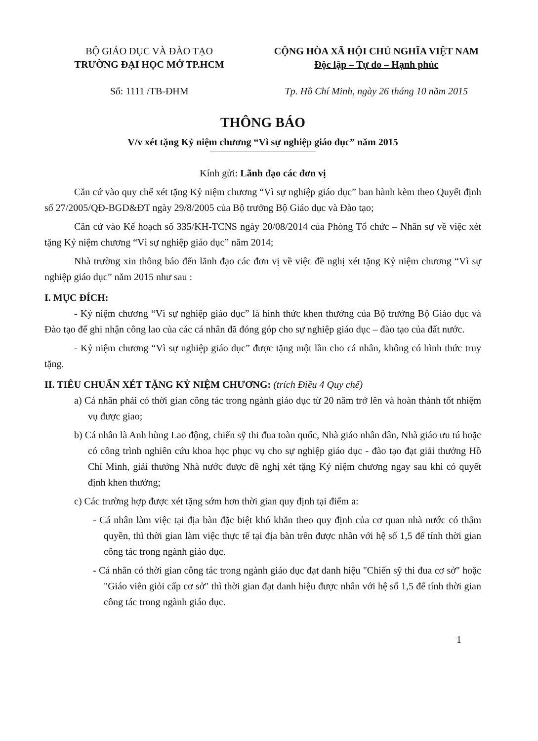BỘ GIÁO DỤC VÀ ĐÀO TẠO
TRƯỜNG ĐẠI HỌC MỞ TP.HCM
Số: 1111 /TB-ĐHM
CỘNG HÒA XÃ HỘI CHỦ NGHĨA VIỆT NAM
Độc lập – Tự do – Hạnh phúc
Tp. Hồ Chí Minh, ngày 26 tháng 10 năm 2015
THÔNG BÁO
V/v xét tặng Kỷ niệm chương “Vì sự nghiệp giáo dục” năm 2015
Kính gửi: Lãnh đạo các đơn vị
Căn cứ vào quy chế xét tặng Kỷ niệm chương “Vì sự nghiệp giáo dục” ban hành kèm theo Quyết định số 27/2005/QĐ-BGD&ĐT ngày 29/8/2005 của Bộ trưởng Bộ Giáo dục và Đào tạo;
Căn cứ vào Kế hoạch số 335/KH-TCNS ngày 20/08/2014 của Phòng Tổ chức – Nhân sự về việc xét tặng Kỷ niệm chương “Vì sự nghiệp giáo dục” năm 2014;
Nhà trường xin thông báo đến lãnh đạo các đơn vị về việc đề nghị xét tặng Kỷ niệm chương “Vì sự nghiệp giáo dục” năm 2015 như sau :
I. MỤC ĐÍCH:
- Kỷ niệm chương “Vì sự nghiệp giáo dục” là hình thức khen thưởng của Bộ trưởng Bộ Giáo dục và Đào tạo để ghi nhận công lao của các cá nhân đã đóng góp cho sự nghiệp giáo dục – đào tạo của đất nước.
- Kỷ niệm chương “Vì sự nghiệp giáo dục” được tặng một lần cho cá nhân, không có hình thức truy tặng.
II. TIÊU CHUẨN XÉT TẶNG KỶ NIỆM CHƯƠNG: (trích Điều 4 Quy chế)
a) Cá nhân phải có thời gian công tác trong ngành giáo dục từ 20 năm trở lên và hoàn thành tốt nhiệm vụ được giao;
b) Cá nhân là Anh hùng Lao động, chiến sỹ thi đua toàn quốc, Nhà giáo nhân dân, Nhà giáo ưu tú hoặc có công trình nghiên cứu khoa học phục vụ cho sự nghiệp giáo dục - đào tạo đạt giải thưởng Hồ Chí Minh, giải thưởng Nhà nước được đề nghị xét tặng Kỷ niệm chương ngay sau khi có quyết định khen thưởng;
c) Các trường hợp được xét tặng sớm hơn thời gian quy định tại điểm a:
- Cá nhân làm việc tại địa bàn đặc biệt khó khăn theo quy định của cơ quan nhà nước có thẩm quyền, thì thời gian làm việc thực tế tại địa bàn trên được nhân với hệ số 1,5 để tính thời gian công tác trong ngành giáo dục.
- Cá nhân có thời gian công tác trong ngành giáo dục đạt danh hiệu "Chiến sỹ thi đua cơ sở" hoặc "Giáo viên giỏi cấp cơ sở" thì thời gian đạt danh hiệu được nhân với hệ số 1,5 để tính thời gian công tác trong ngành giáo dục.
1